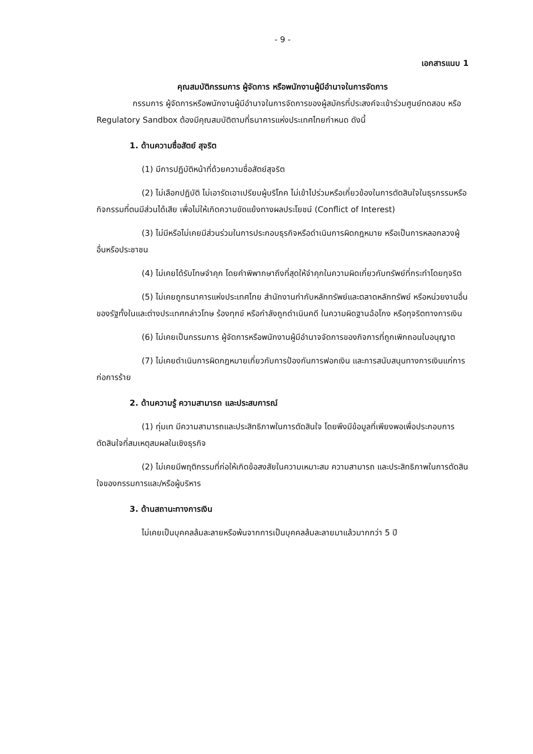- 9 -
เอกสารแนบ 1
คุณสมบัติกรรมการ ผู้จัดการ หรือพนักงานผู้มีอำนาจในการจัดการ
กรรมการ ผู้จัดการหรือพนักงานผู้มีอำนาจในการจัดการของผู้สมัครที่ประสงค์จะเข้าร่วมศูนย์ทดสอบ หรือ Regulatory Sandbox ต้องมีคุณสมบัติตามที่ธนาคารแห่งประเทศไทยกำหนด ดังนี้
1. ด้านความซื่อสัตย์ สุจริต
(1) มีการปฏิบัติหน้าที่ด้วยความซื่อสัตย์สุจริต
(2) ไม่เลือกปฏิบัติ ไม่เอารัดเอาเปรียบผู้บริโภค ไม่เข้าไปร่วมหรือเกี่ยวข้องในการตัดสินใจในธุรกรรมหรือกิจกรรมที่ตนมีส่วนได้เสีย เพื่อไม่ให้เกิดความขัดแย้งทางผลประโยชน์ (Conflict of Interest)
(3) ไม่มีหรือไม่เคยมีส่วนร่วมในการประกอบธุรกิจหรือดำเนินการผิดกฎหมาย หรือเป็นการหลอกลวงผู้อื่นหรือประชาชน
(4) ไม่เคยได้รับโทษจำคุก โดยคำพิพากษาถึงที่สุดให้จำคุกในความผิดเกี่ยวกับทรัพย์ที่กระทำโดยทุจริต
(5) ไม่เคยถูกธนาคารแห่งประเทศไทย สำนักงานกำกับหลักทรัพย์และตลาดหลักทรัพย์ หรือหน่วยงานอื่นของรัฐทั้งในและต่างประเทศกล่าวโทษ ร้องทุกข์ หรือกำลังถูกดำเนินคดี ในความผิดฐานฉ้อโกง หรือทุจริตทางการเงิน
(6) ไม่เคยเป็นกรรมการ ผู้จัดการหรือพนักงานผู้มีอำนาจจัดการของกิจการที่ถูกเพิกถอนใบอนุญาต
(7) ไม่เคยดำเนินการผิดกฎหมายเกี่ยวกับการป้องกันการฟอกเงิน และการสนับสนุนทางการเงินแก่การก่อการร้าย
2. ด้านความรู้ ความสามารถ และประสบการณ์
(1) ทุ่มเท มีความสามารถและประสิทธิภาพในการตัดสินใจ โดยพึงมีข้อมูลที่เพียงพอเพื่อประกอบการตัดสินใจที่สมเหตุสมผลในเชิงธุรกิจ
(2) ไม่เคยมีพฤติกรรมที่ก่อให้เกิดข้อสงสัยในความเหมาะสม ความสามารถ และประสิทธิภาพในการตัดสินใจของกรรมการและ/หรือผู้บริหาร
3. ด้านสถานะทางการเงิน
ไม่เคยเป็นบุคคลล้มละลายหรือพ้นจากการเป็นบุคคลล้มละลายมาแล้วมากกว่า 5 ปี